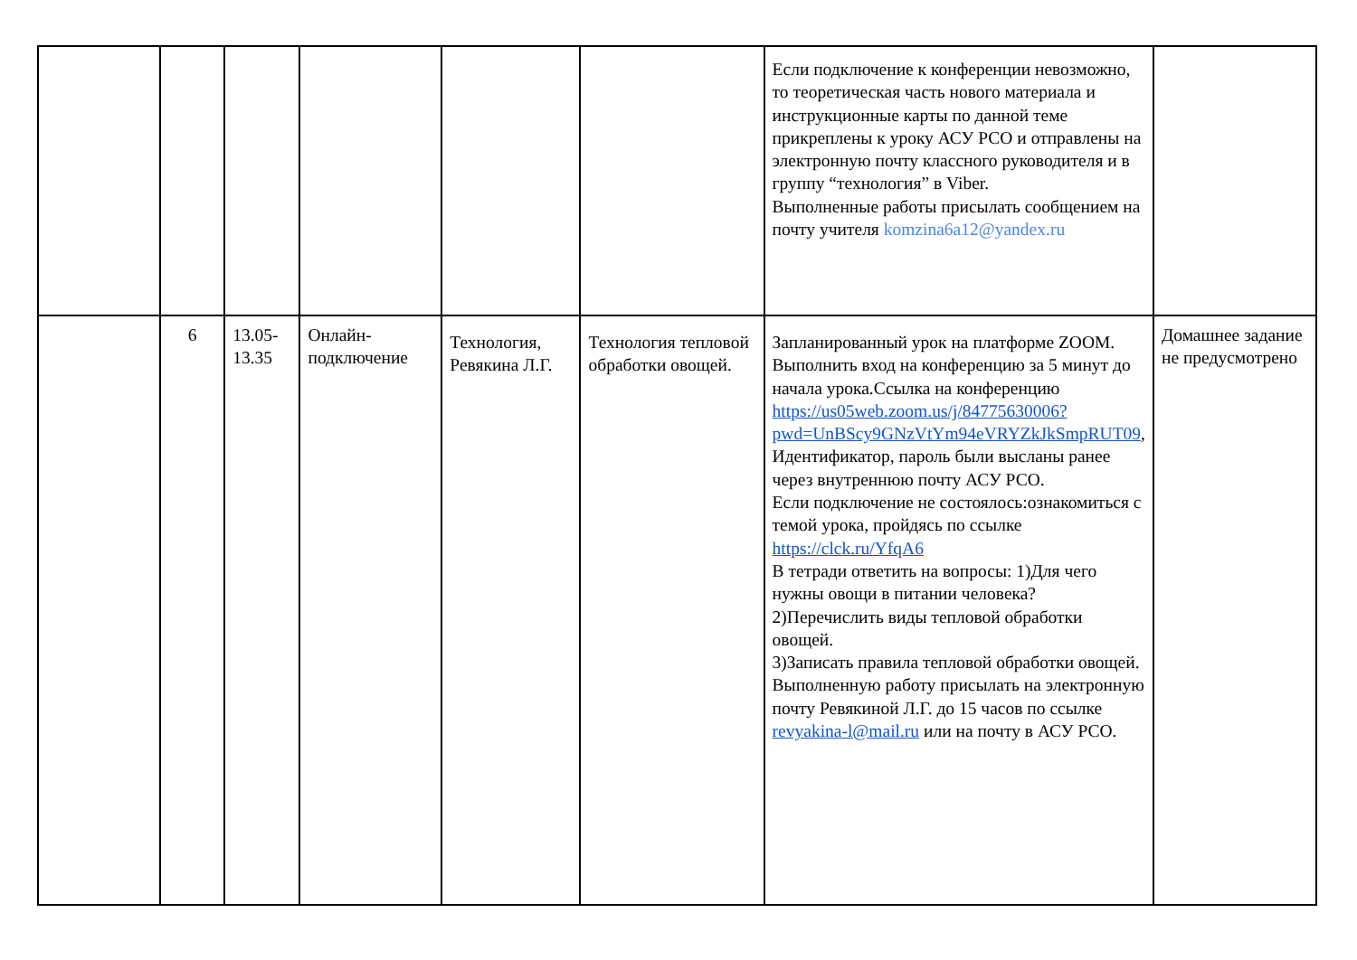| | | | | | | Если подключение к конференции невозможно, то теоретическая часть нового материала и инструкционные карты по данной теме прикреплены к уроку АСУ РСО и отправлены на электронную почту классного руководителя и в группу “технология” в Viber. Выполненные работы присылать сообщением на почту учителя komzina6a12@yandex.ru | |
| | 6 | 13.05- 13.35 | Онлайн-подключение | Технология, Ревякина Л.Г. | Технология тепловой обработки овощей. | Запланированный урок на платформе ZOOM. Выполнить вход на конференцию за 5 минут до начала урока.Ссылка на конференцию https://us05web.zoom.us/j/84775630006?pwd=UnBScy9GNzVtYm94eVRYZkJkSmpRUT09 , Идентификатор, пароль были высланы ранее через внутреннюю почту АСУ РСО. Если подключение не состоялось:ознакомиться с темой урока, пройдясь по ссылке https://clck.ru/YfqA6 В тетради ответить на вопросы: 1)Для чего нужны овощи в питании человека? 2)Перечислить виды тепловой обработки овощей. 3)Записать правила тепловой обработки овощей. Выполненную работу присылать на электронную почту Ревякиной Л.Г. до 15 часов по ссылке revyakina-l@mail.ru или на почту в АСУ РСО. | Домашнее задание не предусмотрено |